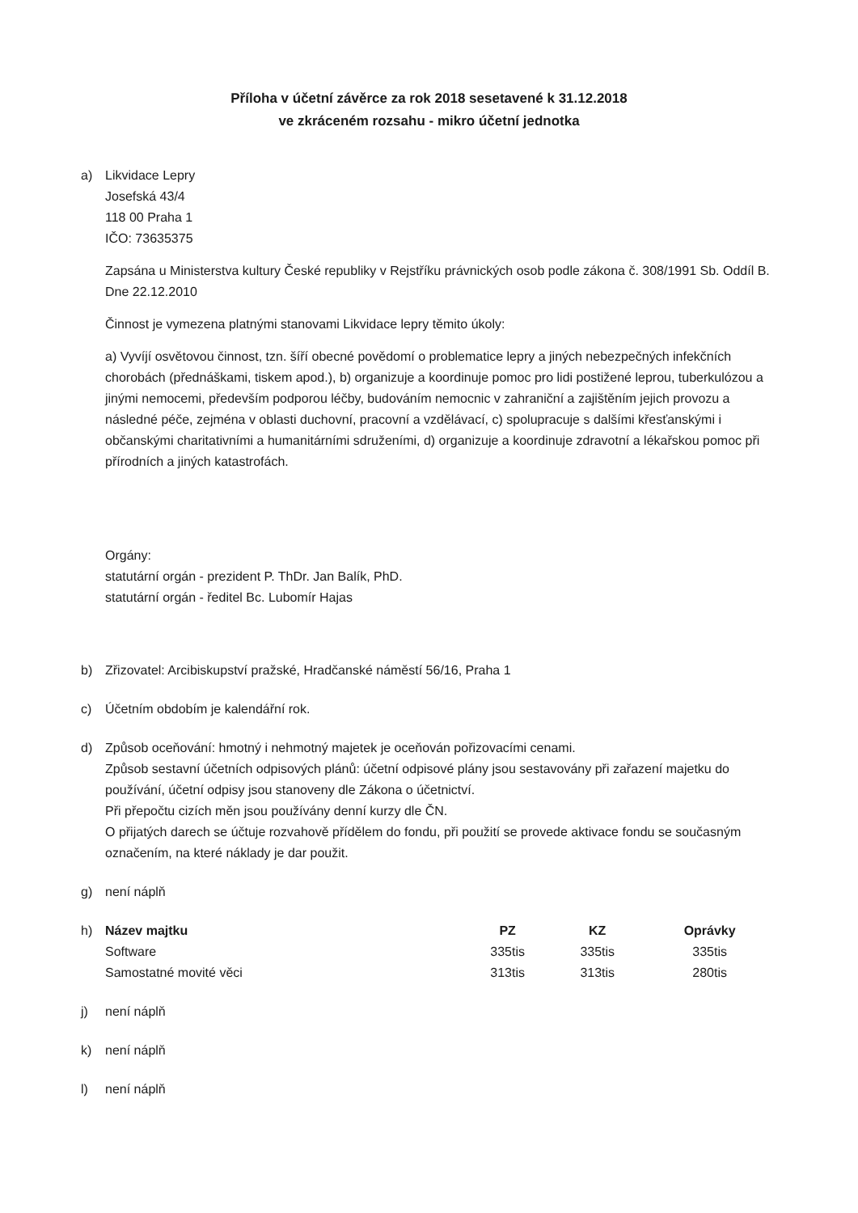Příloha v účetní závěrce za rok 2018 sesetavené k 31.12.2018
ve zkráceném rozsahu - mikro účetní jednotka
a) Likvidace Lepry
Josefská 43/4
118 00 Praha 1
IČO: 73635375
Zapsána u Ministerstva kultury České republiky v Rejstříku právnických osob podle zákona č. 308/1991 Sb. Oddíl B. Dne 22.12.2010
Činnost je vymezena platnými stanovami Likvidace lepry těmito úkoly:
a) Vyvíjí osvětovou činnost, tzn. šíří obecné povědomí o problematice lepry a jiných nebezpečných infekčních chorobách (přednáškami, tiskem apod.), b) organizuje a koordinuje pomoc pro lidi postižené leprou, tuberkulózou a jinými nemocemi, především podporou léčby, budováním nemocnic v zahraniční a zajištěním jejich provozu a následné péče, zejména v oblasti duchovní, pracovní a vzdělávací, c) spolupracuje s dalšími křesťanskými i občanskými charitativními a humanitárními sdruženími, d) organizuje a koordinuje zdravotní a lékařskou pomoc při přírodních a jiných katastrofách.
Orgány:
statutární orgán - prezident P. ThDr. Jan Balík, PhD.
statutární orgán - ředitel Bc. Lubomír Hajas
b) Zřizovatel: Arcibiskupství pražské, Hradčanské náměstí 56/16, Praha 1
c) Účetním obdobím je kalendářní rok.
d) Způsob oceňování: hmotný i nehmotný majetek je oceňován pořizovacími cenami.
Způsob sestavní účetních odpisových plánů: účetní odpisové plány jsou sestavovány při zařazení majetku do používání, účetní odpisy jsou stanoveny dle Zákona o účetnictví.
Při přepočtu cizích měn jsou používány denní kurzy dle ČN.
O přijatých darech se účtuje rozvahově přídělem do fondu, při použití se provede aktivace fondu se současným označením, na které náklady je dar použit.
g) není náplň
h)
| Název majtku | PZ | KZ | Oprávky |
| --- | --- | --- | --- |
| Software | 335tis | 335tis | 335tis |
| Samostatné movité věci | 313tis | 313tis | 280tis |
j) není náplň
k) není náplň
l) není náplň